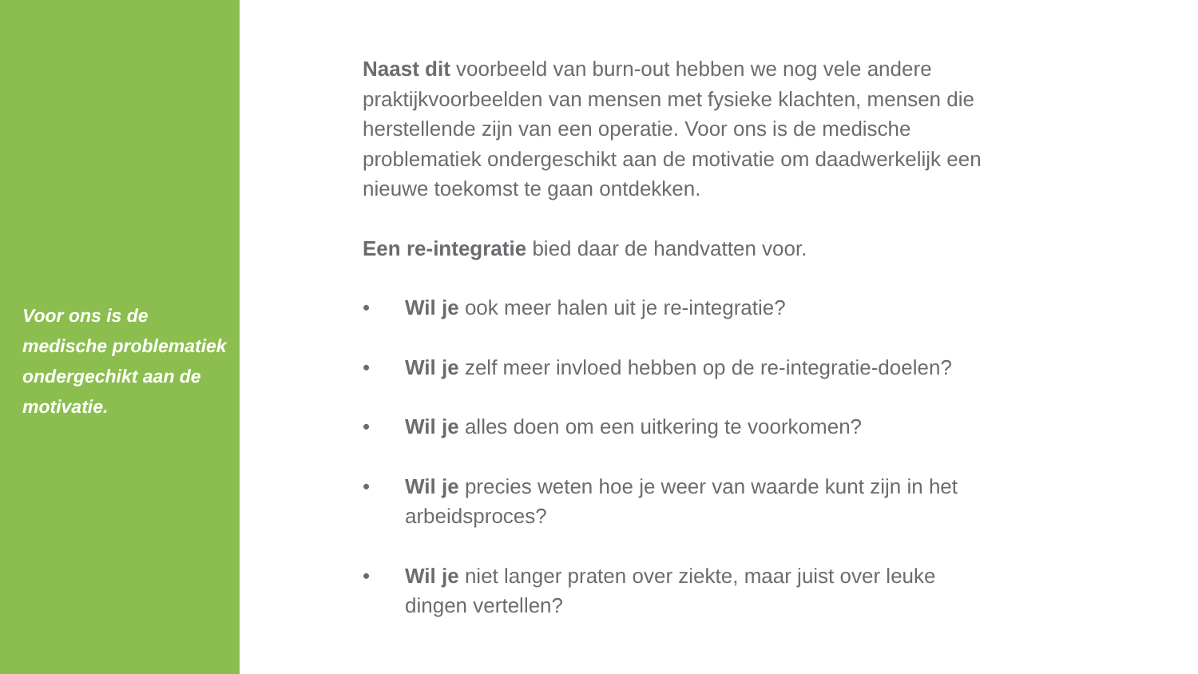Voor ons is de medische problematiek ondergechikt aan de motivatie.
Naast dit voorbeeld van burn-out hebben we nog vele andere praktijkvoorbeelden van mensen met fysieke klachten, mensen die herstellende zijn van een operatie. Voor ons is de medische problematiek ondergeschikt aan de motivatie om daadwerkelijk een nieuwe toekomst te gaan ontdekken.
Een re-integratie bied daar de handvatten voor.
• Wil je ook meer halen uit je re-integratie?
• Wil je zelf meer invloed hebben op de re-integratie-doelen?
• Wil je alles doen om een uitkering te voorkomen?
• Wil je precies weten hoe je weer van waarde kunt zijn in het arbeidsproces?
• Wil je niet langer praten over ziekte, maar juist over leuke dingen vertellen?